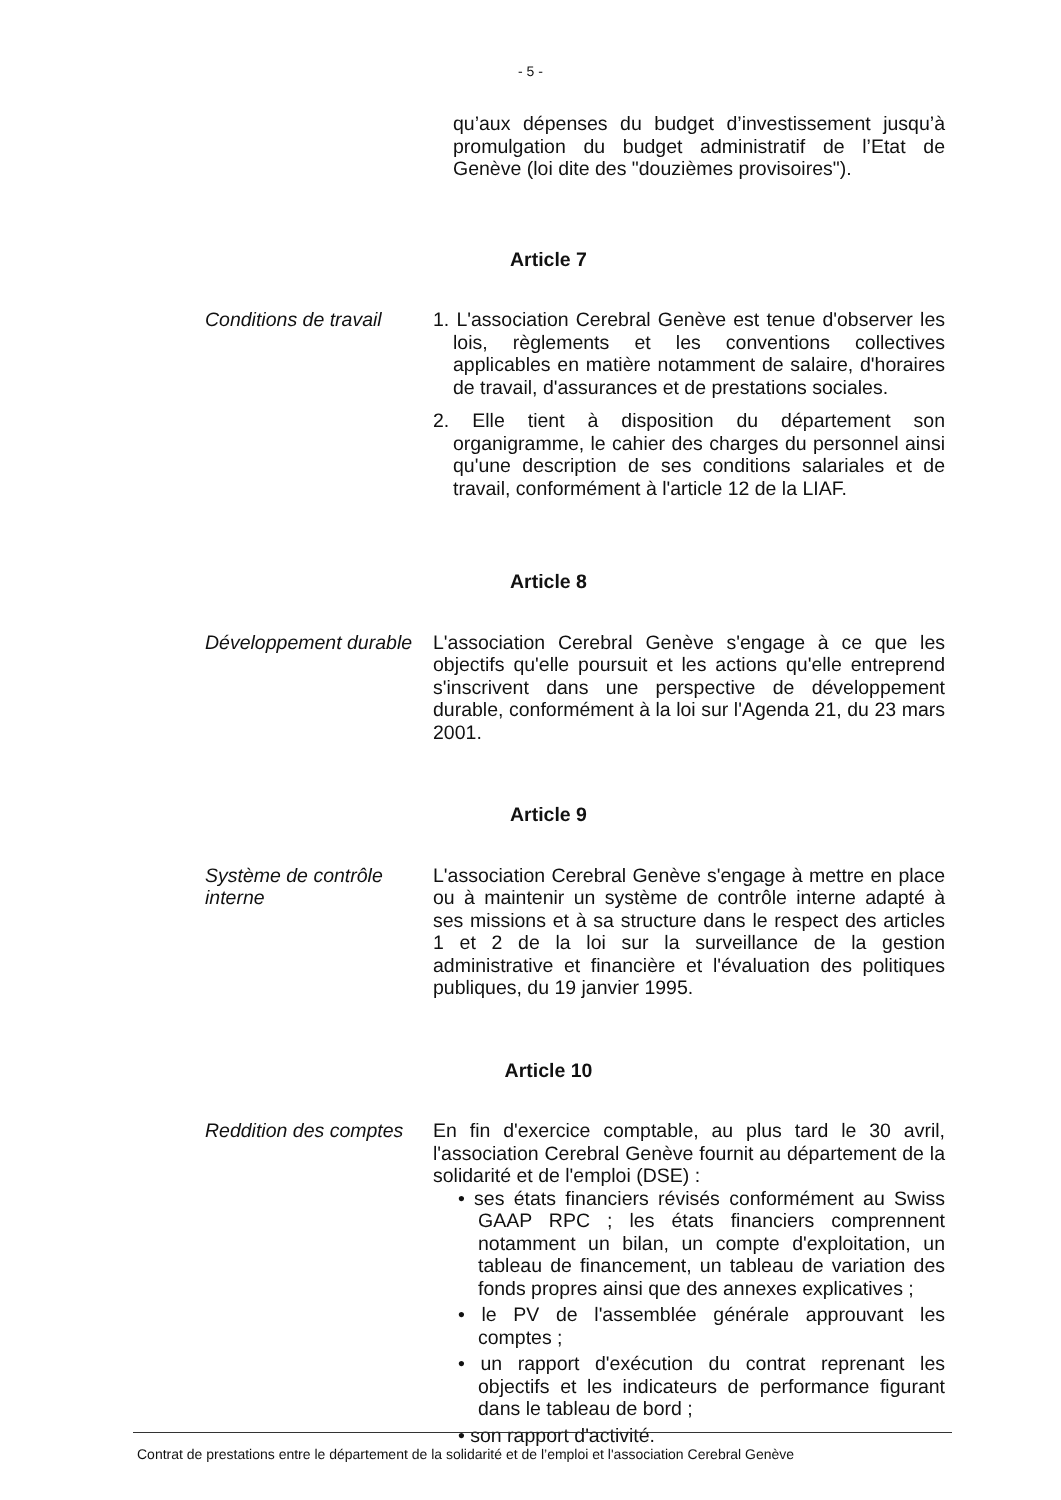- 5 -
qu’aux dépenses du budget d’investissement jusqu’à promulgation du budget administratif de l’Etat de Genève (loi dite des "douzièmes provisoires").
Article 7
Conditions de travail
1. L'association Cerebral Genève est tenue d'observer les lois, règlements et les conventions collectives applicables en matière notamment de salaire, d'horaires de travail, d'assurances et de prestations sociales.
2. Elle tient à disposition du département son organigramme, le cahier des charges du personnel ainsi qu'une description de ses conditions salariales et de travail, conformément à l'article 12 de la LIAF.
Article 8
Développement durable
L'association Cerebral Genève s'engage à ce que les objectifs qu'elle poursuit et les actions qu'elle entreprend s'inscrivent dans une perspective de développement durable, conformément à la loi sur l'Agenda 21, du 23 mars 2001.
Article 9
Système de contrôle interne
L'association Cerebral Genève s'engage à mettre en place ou à maintenir un système de contrôle interne adapté à ses missions et à sa structure dans le respect des articles 1 et 2 de la loi sur la surveillance de la gestion administrative et financière et l'évaluation des politiques publiques, du 19 janvier 1995.
Article 10
Reddition des comptes
En fin d'exercice comptable, au plus tard le 30 avril, l'association Cerebral Genève fournit au département de la solidarité et de l'emploi (DSE) :
• ses états financiers révisés conformément au Swiss GAAP RPC ; les états financiers comprennent notamment un bilan, un compte d'exploitation, un tableau de financement, un tableau de variation des fonds propres ainsi que des annexes explicatives ;
• le PV de l'assemblée générale approuvant les comptes ;
• un rapport d'exécution du contrat reprenant les objectifs et les indicateurs de performance figurant dans le tableau de bord ;
• son rapport d'activité.
Contrat de prestations entre le département de la solidarité et de l’emploi et l'association Cerebral Genève